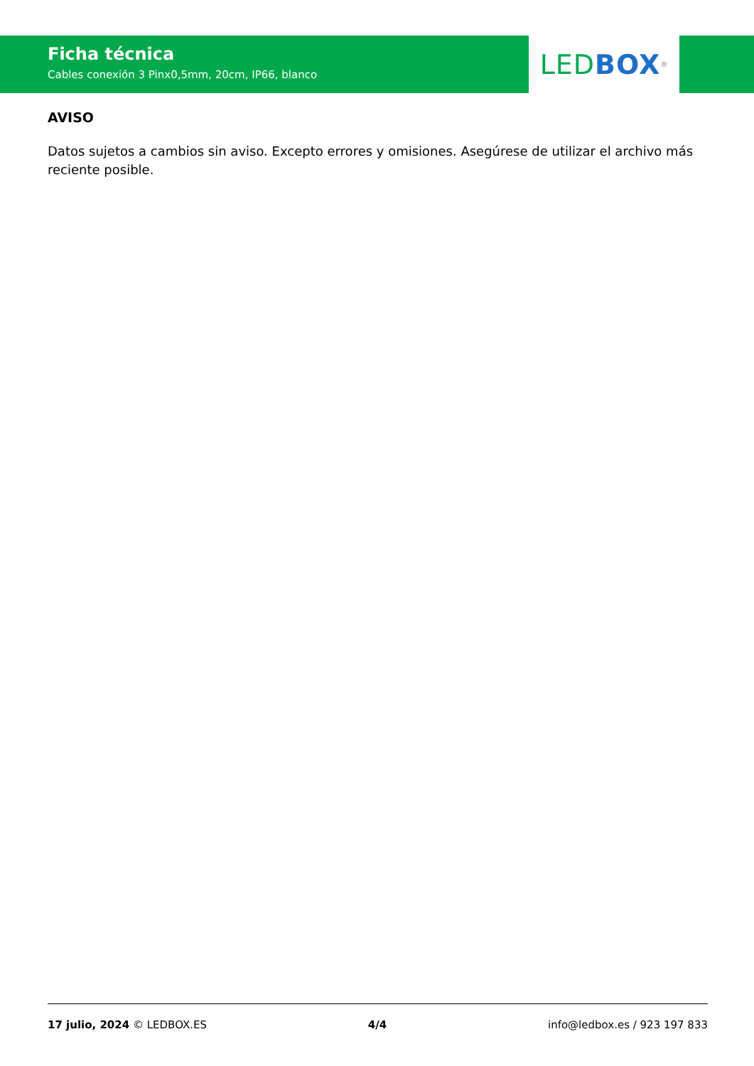Ficha técnica
Cables conexión 3 Pinx0,5mm, 20cm, IP66, blanco
LED BOX<sup>®</sup>
AVISO
Datos sujetos a cambios sin aviso. Excepto errores y omisiones. Asegúrese de utilizar el archivo más reciente posible.
17 julio, 2024 © LEDBOX.ES 4/4 info@ledbox.es / 923 197 833